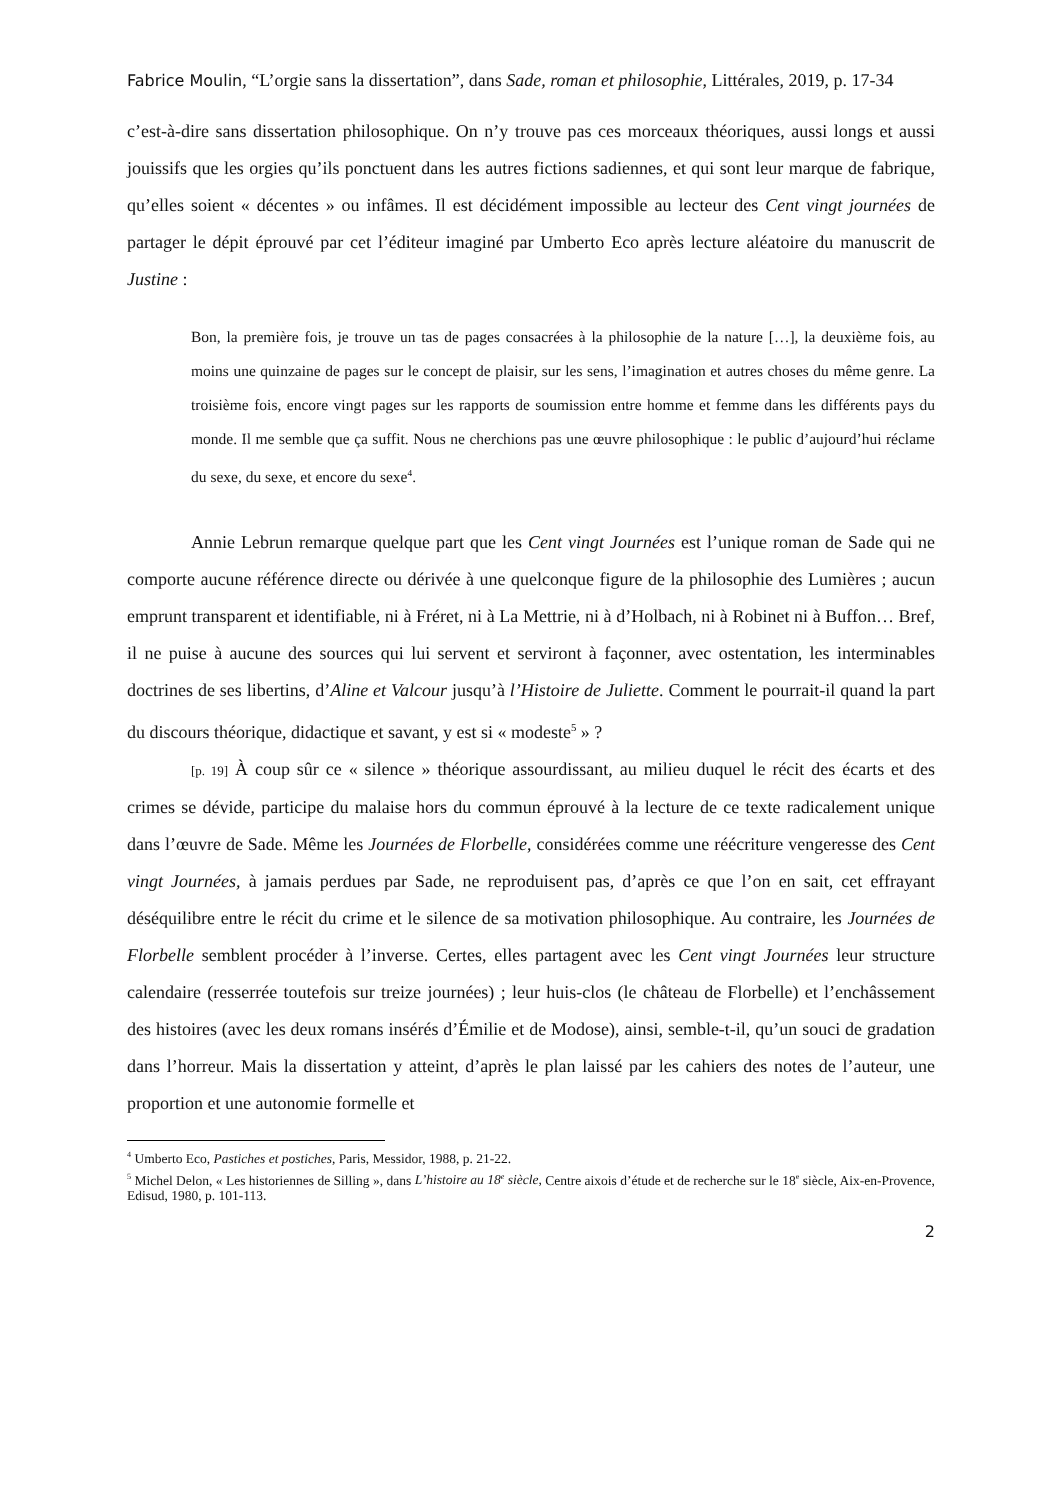Fabrice Moulin, “L’orgie sans la dissertation”, dans Sade, roman et philosophie, Littérales, 2019, p. 17-34
c’est-à-dire sans dissertation philosophique. On n’y trouve pas ces morceaux théoriques, aussi longs et aussi jouissifs que les orgies qu’ils ponctuent dans les autres fictions sadiennes, et qui sont leur marque de fabrique, qu’elles soient « décentes » ou infâmes. Il est décidément impossible au lecteur des Cent vingt journées de partager le dépit éprouvé par cet l’éditeur imaginé par Umberto Eco après lecture aléatoire du manuscrit de Justine :
Bon, la première fois, je trouve un tas de pages consacrées à la philosophie de la nature […], la deuxième fois, au moins une quinzaine de pages sur le concept de plaisir, sur les sens, l’imagination et autres choses du même genre. La troisième fois, encore vingt pages sur les rapports de soumission entre homme et femme dans les différents pays du monde. Il me semble que ça suffit. Nous ne cherchions pas une œuvre philosophique : le public d’aujourd’hui réclame du sexe, du sexe, et encore du sexe<sup>4</sup>.
Annie Lebrun remarque quelque part que les Cent vingt Journées est l’unique roman de Sade qui ne comporte aucune référence directe ou dérivée à une quelconque figure de la philosophie des Lumières ; aucun emprunt transparent et identifiable, ni à Fréret, ni à La Mettrie, ni à d’Holbach, ni à Robinet ni à Buffon… Bref, il ne puise à aucune des sources qui lui servent et serviront à façonner, avec ostentation, les interminables doctrines de ses libertins, d’Aline et Valcour jusqu’à l’Histoire de Juliette. Comment le pourrait-il quand la part du discours théorique, didactique et savant, y est si « modeste<sup>5</sup> » ?
[p. 19] À coup sûr ce « silence » théorique assourdissant, au milieu duquel le récit des écarts et des crimes se dévide, participe du malaise hors du commun éprouvé à la lecture de ce texte radicalement unique dans l’œuvre de Sade. Même les Journées de Florbelle, considérées comme une réécriture vengeresse des Cent vingt Journées, à jamais perdues par Sade, ne reproduisent pas, d’après ce que l’on en sait, cet effrayant déséquilibre entre le récit du crime et le silence de sa motivation philosophique. Au contraire, les Journées de Florbelle semblent procéder à l’inverse. Certes, elles partagent avec les Cent vingt Journées leur structure calendaire (resserrée toutefois sur treize journées) ; leur huis-clos (le château de Florbelle) et l’enchâssement des histoires (avec les deux romans insérés d’Émilie et de Modose), ainsi, semble-t-il, qu’un souci de gradation dans l’horreur. Mais la dissertation y atteint, d’après le plan laissé par les cahiers des notes de l’auteur, une proportion et une autonomie formelle et
<sup>4</sup> Umberto Eco, Pastiches et postiches, Paris, Messidor, 1988, p. 21-22.
<sup>5</sup> Michel Delon, « Les historiennes de Silling », dans L’histoire au 18<sup>e</sup> siècle, Centre aixois d’étude et de recherche sur le 18<sup>e</sup> siècle, Aix-en-Provence, Edisud, 1980, p. 101-113.
2